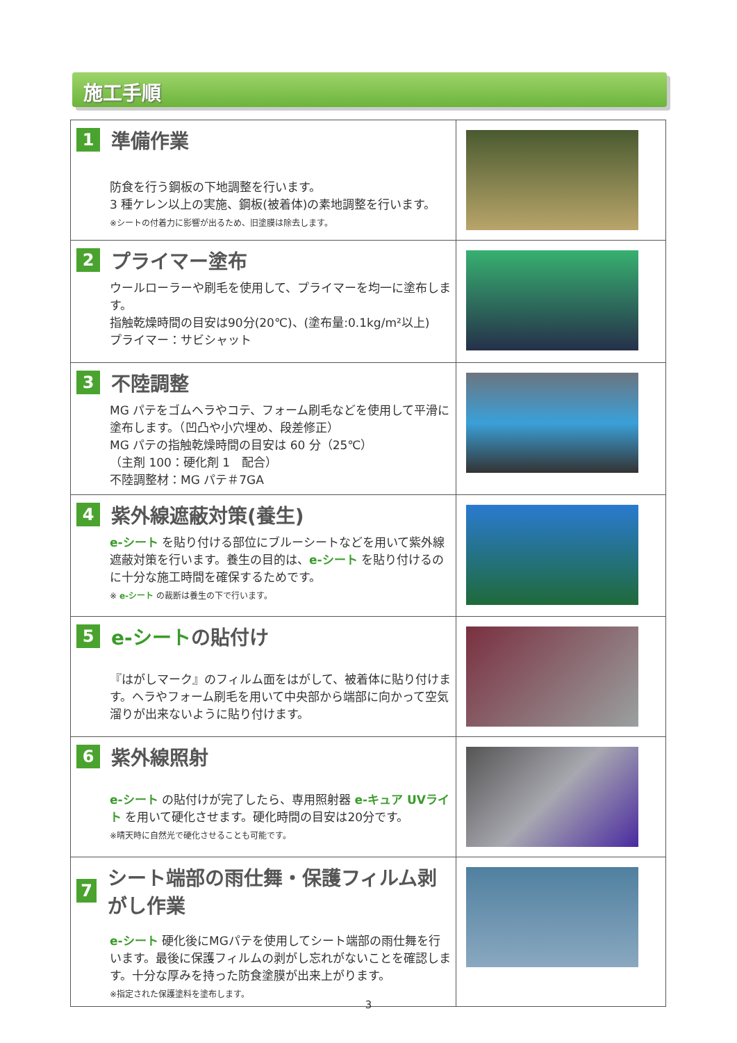施工手順
| 1 準備作業 防食を行う鋼板の下地調整を行います。 3 種ケレン以上の実施、鋼板(被着体)の素地調整を行います。 ※シートの付着力に影響が出るため、旧塗膜は除去します。 | |
| 2 プライマー塗布 ウールローラーや刷毛を使用して、プライマーを均一に塗布します。 指触乾燥時間の目安は90分(20℃)、(塗布量:0.1kg/m²以上) プライマー：サビシャット | |
| 3 不陸調整 MG パテをゴムヘラやコテ、フォーム刷毛などを使用して平滑に塗布します。（凹凸や小穴埋め、段差修正） MG パテの指触乾燥時間の目安は 60 分（25℃） （主剤 100：硬化剤 1 配合） 不陸調整材：MG パテ＃7GA | |
| 4 紫外線遮蔽対策(養生) e-シート を貼り付ける部位にブルーシートなどを用いて紫外線遮蔽対策を行います。養生の目的は、 e-シート を貼り付けるのに十分な施工時間を確保するためです。 ※ e-シート の裁断は養生の下で行います。 | |
| 5 e-シート の貼付け 『はがしマーク』のフィルム面をはがして、被着体に貼り付けます。ヘラやフォーム刷毛を用いて中央部から端部に向かって空気溜りが出来ないように貼り付けます。 | |
| 6 紫外線照射 e-シート の貼付けが完了したら、専用照射器 e-キュア UVライト を用いて硬化させます。硬化時間の目安は20分です。 ※晴天時に自然光で硬化させることも可能です。 | |
| 7 シート端部の雨仕舞・保護フィルム剥がし作業 e-シート 硬化後にMGパテを使用してシート端部の雨仕舞を行います。最後に保護フィルムの剥がし忘れがないことを確認します。十分な厚みを持った防食塗膜が出来上がります。 ※指定された保護塗料を塗布します。 | |
3